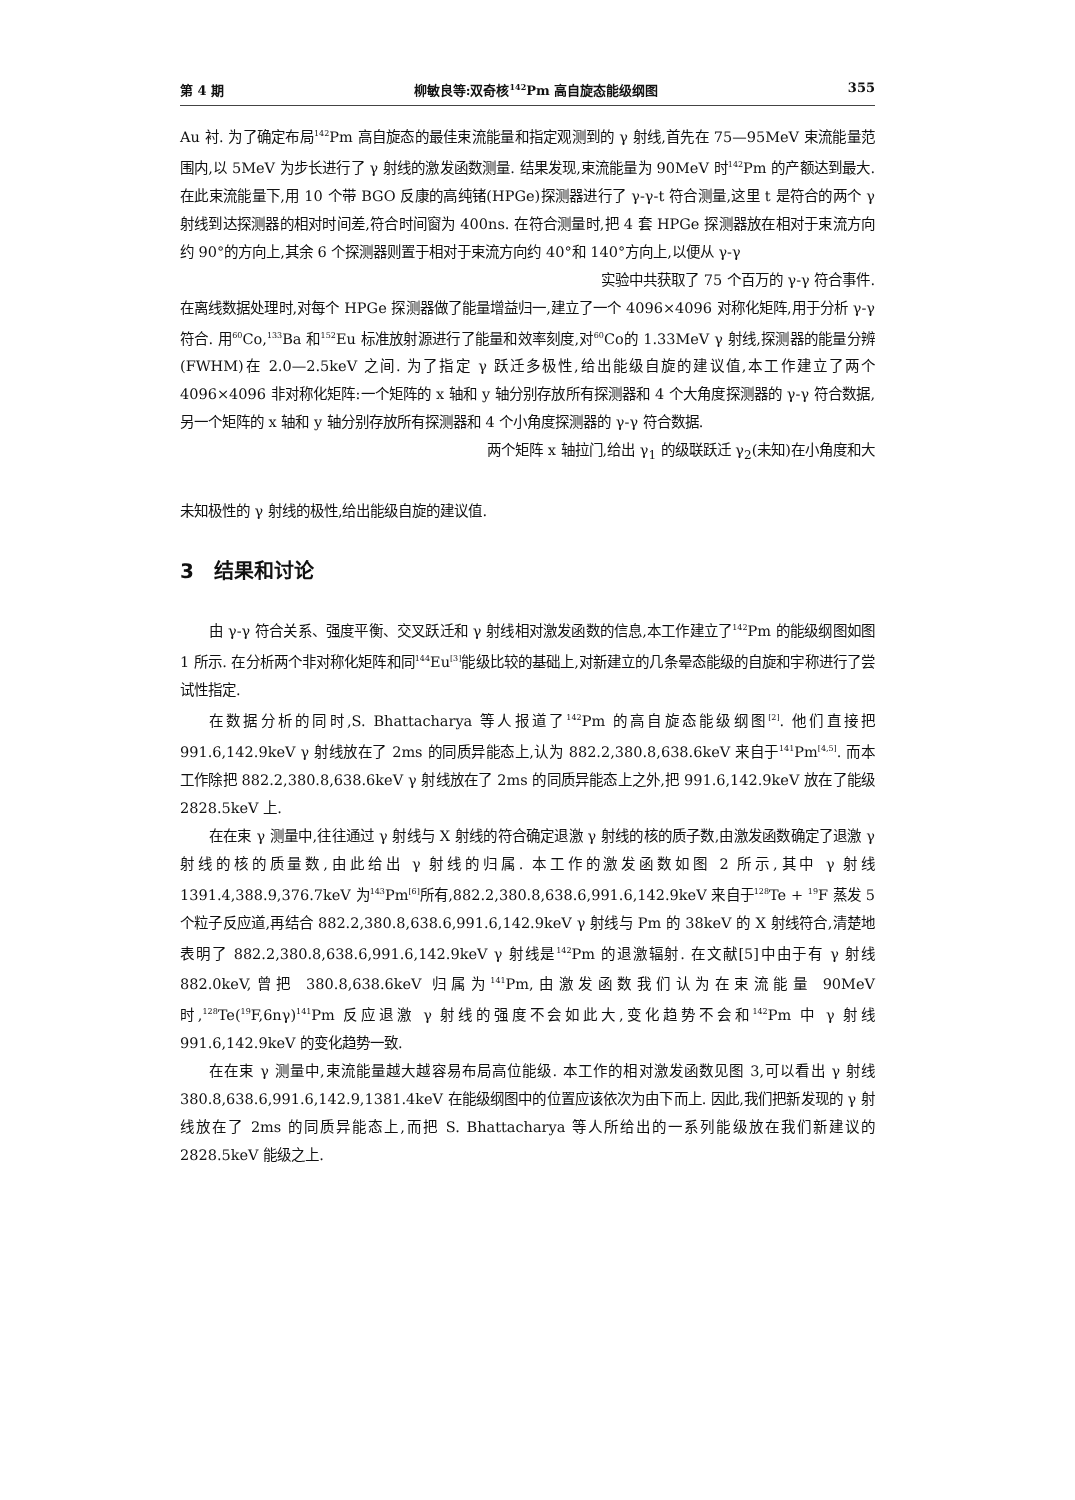第 4 期 柳敏良等:双奇核<sup>142</sup>Pm 高自旋态能级纲图 355
Au 衬. 为了确定布局<sup>142</sup>Pm 高自旋态的最佳束流能量和指定观测到的 γ 射线,首先在 75—95MeV 束流能量范围内,以 5MeV 为步长进行了 γ 射线的激发函数测量. 结果发现,束流能量为 90MeV 时<sup>142</sup>Pm 的产额达到最大. 在此束流能量下,用 10 个带 BGO 反康的高纯锗(HPGe)探测器进行了 γ-γ-t 符合测量,这里 t 是符合的两个 γ 射线到达探测器的相对时间差,符合时间窗为 400ns. 在符合测量时,把 4 套 HPGe 探测器放在相对于束流方向约 90°的方向上,其余 6 个探测器则置于相对于束流方向约 40°和 140°方向上,以便从 γ-γ
实验中共获取了 75 个百万的 γ-γ 符合事件.
在离线数据处理时,对每个 HPGe 探测器做了能量增益归一,建立了一个 4096×4096 对称化矩阵,用于分析 γ-γ 符合. 用<sup>60</sup>Co,<sup>133</sup>Ba 和<sup>152</sup>Eu 标准放射源进行了能量和效率刻度,对<sup>60</sup>Co的 1.33MeV γ 射线,探测器的能量分辨(FWHM)在 2.0—2.5keV 之间. 为了指定 γ 跃迁多极性,给出能级自旋的建议值,本工作建立了两个 4096×4096 非对称化矩阵:一个矩阵的 x 轴和 y 轴分别存放所有探测器和 4 个大角度探测器的 γ-γ 符合数据,另一个矩阵的 x 轴和 y 轴分别存放所有探测器和 4 个小角度探测器的 γ-γ 符合数据.
两个矩阵 x 轴拉门,给出 γ<sub>1</sub> 的级联跃迁 γ<sub>2</sub>(未知)在小角度和大
未知极性的 γ 射线的极性,给出能级自旋的建议值.
3　结果和讨论
由 γ-γ 符合关系、强度平衡、交叉跃迁和 γ 射线相对激发函数的信息,本工作建立了<sup>142</sup>Pm 的能级纲图如图 1 所示. 在分析两个非对称化矩阵和同<sup>144</sup>Eu<sup>[3]</sup>能级比较的基础上,对新建立的几条晕态能级的自旋和宇称进行了尝试性指定.
在数据分析的同时,S. Bhattacharya 等人报道了<sup>142</sup>Pm 的高自旋态能级纲图<sup>[2]</sup>. 他们直接把 991.6,142.9keV γ 射线放在了 2ms 的同质异能态上,认为 882.2,380.8,638.6keV 来自于<sup>141</sup>Pm<sup>[4,5]</sup>. 而本工作除把 882.2,380.8,638.6keV γ 射线放在了 2ms 的同质异能态上之外,把 991.6,142.9keV 放在了能级 2828.5keV 上.
在在束 γ 测量中,往往通过 γ 射线与 X 射线的符合确定退激 γ 射线的核的质子数,由激发函数确定了退激 γ 射线的核的质量数,由此给出 γ 射线的归属. 本工作的激发函数如图 2 所示,其中 γ 射线 1391.4,388.9,376.7keV 为<sup>143</sup>Pm<sup>[6]</sup>所有,882.2,380.8,638.6,991.6,142.9keV 来自于<sup>128</sup>Te + <sup>19</sup>F 蒸发 5 个粒子反应道,再结合 882.2,380.8,638.6,991.6,142.9keV γ 射线与 Pm 的 38keV 的 X 射线符合,清楚地表明了 882.2,380.8,638.6,991.6,142.9keV γ 射线是<sup>142</sup>Pm 的退激辐射. 在文献[5]中由于有 γ 射线 882.0keV,曾把 380.8,638.6keV 归属为<sup>141</sup>Pm,由激发函数我们认为在束流能量 90MeV 时,<sup>128</sup>Te(<sup>19</sup>F,6nγ)<sup>141</sup>Pm 反应退激 γ 射线的强度不会如此大,变化趋势不会和<sup>142</sup>Pm 中 γ 射线 991.6,142.9keV 的变化趋势一致.
在在束 γ 测量中,束流能量越大越容易布局高位能级. 本工作的相对激发函数见图 3,可以看出 γ 射线 380.8,638.6,991.6,142.9,1381.4keV 在能级纲图中的位置应该依次为由下而上. 因此,我们把新发现的 γ 射线放在了 2ms 的同质异能态上,而把 S. Bhattacharya 等人所给出的一系列能级放在我们新建议的 2828.5keV 能级之上.